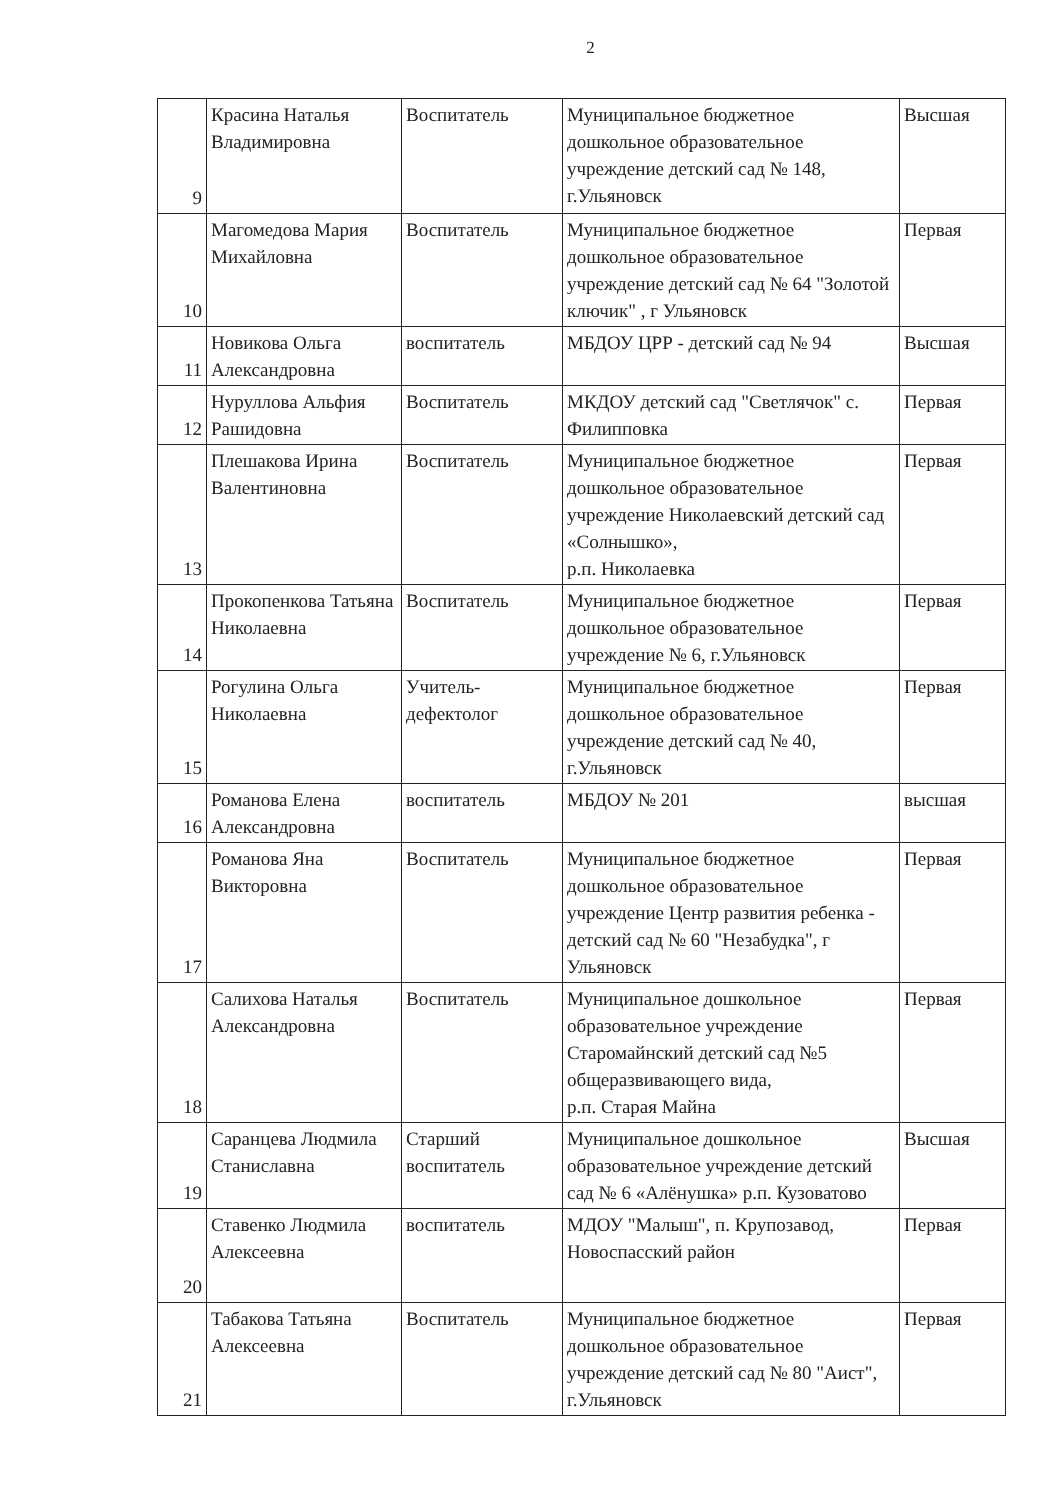2
| 9 | Красина Наталья Владимировна | Воспитатель | Муниципальное бюджетное дошкольное образовательное учреждение детский сад № 148, г.Ульяновск | Высшая |
| 10 | Магомедова Мария Михайловна | Воспитатель | Муниципальное бюджетное дошкольное образовательное учреждение детский сад № 64 "Золотой ключик" , г Ульяновск | Первая |
| 11 | Новикова Ольга Александровна | воспитатель | МБДОУ ЦРР - детский сад № 94 | Высшая |
| 12 | Нуруллова Альфия Рашидовна | Воспитатель | МКДОУ детский сад "Светлячок" с. Филипповка | Первая |
| 13 | Плешакова Ирина Валентиновна | Воспитатель | Муниципальное бюджетное дошкольное образовательное учреждение Николаевский детский сад «Солнышко», р.п. Николаевка | Первая |
| 14 | Прокопенкова Татьяна Николаевна | Воспитатель | Муниципальное бюджетное дошкольное образовательное учреждение № 6, г.Ульяновск | Первая |
| 15 | Рогулина Ольга Николаевна | Учитель-дефектолог | Муниципальное бюджетное дошкольное образовательное учреждение детский сад № 40, г.Ульяновск | Первая |
| 16 | Романова Елена Александровна | воспитатель | МБДОУ № 201 | высшая |
| 17 | Романова Яна Викторовна | Воспитатель | Муниципальное бюджетное дошкольное образовательное учреждение Центр развития ребенка - детский сад № 60 "Незабудка", г Ульяновск | Первая |
| 18 | Салихова Наталья Александровна | Воспитатель | Муниципальное дошкольное образовательное учреждение Старомайнский детский сад №5 общеразвивающего вида, р.п. Старая Майна | Первая |
| 19 | Саранцева Людмила Станиславна | Старший воспитатель | Муниципальное дошкольное образовательное учреждение детский сад № 6 «Алёнушка» р.п. Кузоватово | Высшая |
| 20 | Ставенко Людмила Алексеевна | воспитатель | МДОУ "Малыш", п. Крупозавод, Новоспасский район | Первая |
| 21 | Табакова Татьяна Алексеевна | Воспитатель | Муниципальное бюджетное дошкольное образовательное учреждение детский сад № 80 "Аист", г.Ульяновск | Первая |